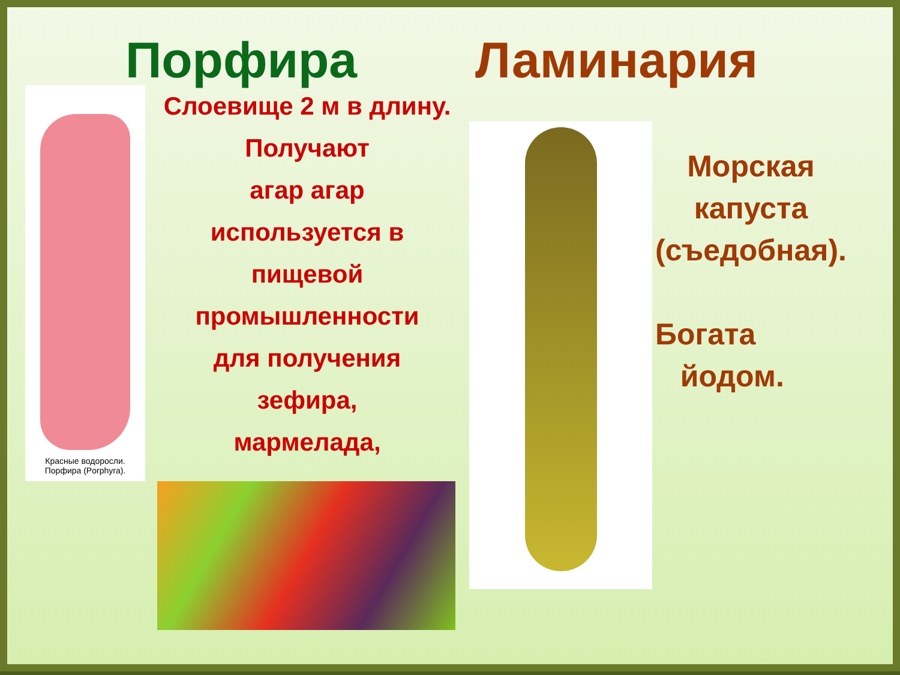Порфира Ламинария
Красные водоросли.
Порфира (Porphyra).
Слоевище 2 м в длину.
Получают
агар агар
используется в
пищевой
промышленности
для получения
зефира,
мармелада,
Морская
капуста
(съедобная).
Богата
йодом.